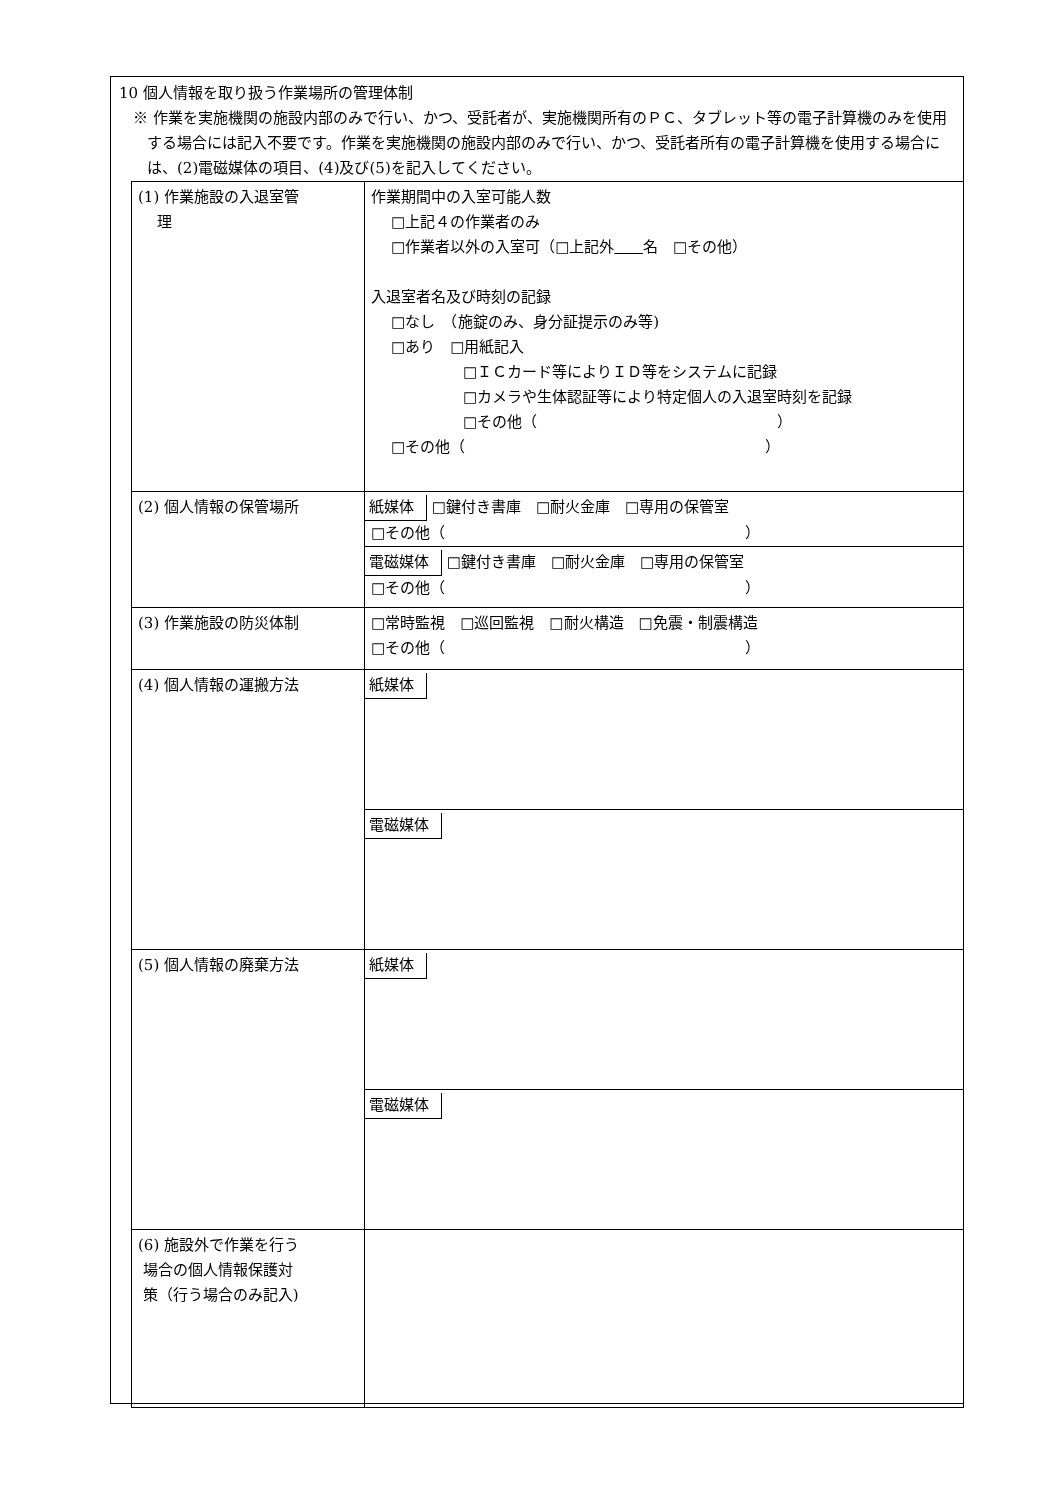10 個人情報を取り扱う作業場所の管理体制
※ 作業を実施機関の施設内部のみで行い、かつ、受託者が、実施機関所有のＰＣ、タブレット等の電子計算機のみを使用する場合には記入不要です。作業を実施機関の施設内部のみで行い、かつ、受託者所有の電子計算機を使用する場合には、(2)電磁媒体の項目、(4)及び(5)を記入してください。
| (1) 作業施設の入退室管 理 | 作業期間中の入室可能人数 □上記４の作業者のみ □作業者以外の入室可（□上記外 名 □その他） 入退室者名及び時刻の記録 □なし （施錠のみ、身分証提示のみ等) □あり □用紙記入 □ＩＣカード等によりＩＤ等をシステムに記録 □カメラや生体認証等により特定個人の入退室時刻を記録 □その他（ ） □その他（ ） |
| (2) 個人情報の保管場所 | 紙媒体 □鍵付き書庫 □耐火金庫 □専用の保管室 □その他（ ） 電磁媒体 □鍵付き書庫 □耐火金庫 □専用の保管室 □その他（ ） |
| (3) 作業施設の防災体制 | □常時監視 □巡回監視 □耐火構造 □免震・制震構造 □その他（ ） |
| (4) 個人情報の運搬方法 | 紙媒体 電磁媒体 |
| (5) 個人情報の廃棄方法 | 紙媒体 電磁媒体 |
| (6) 施設外で作業を行う 場合の個人情報保護対 策（行う場合のみ記入) | |